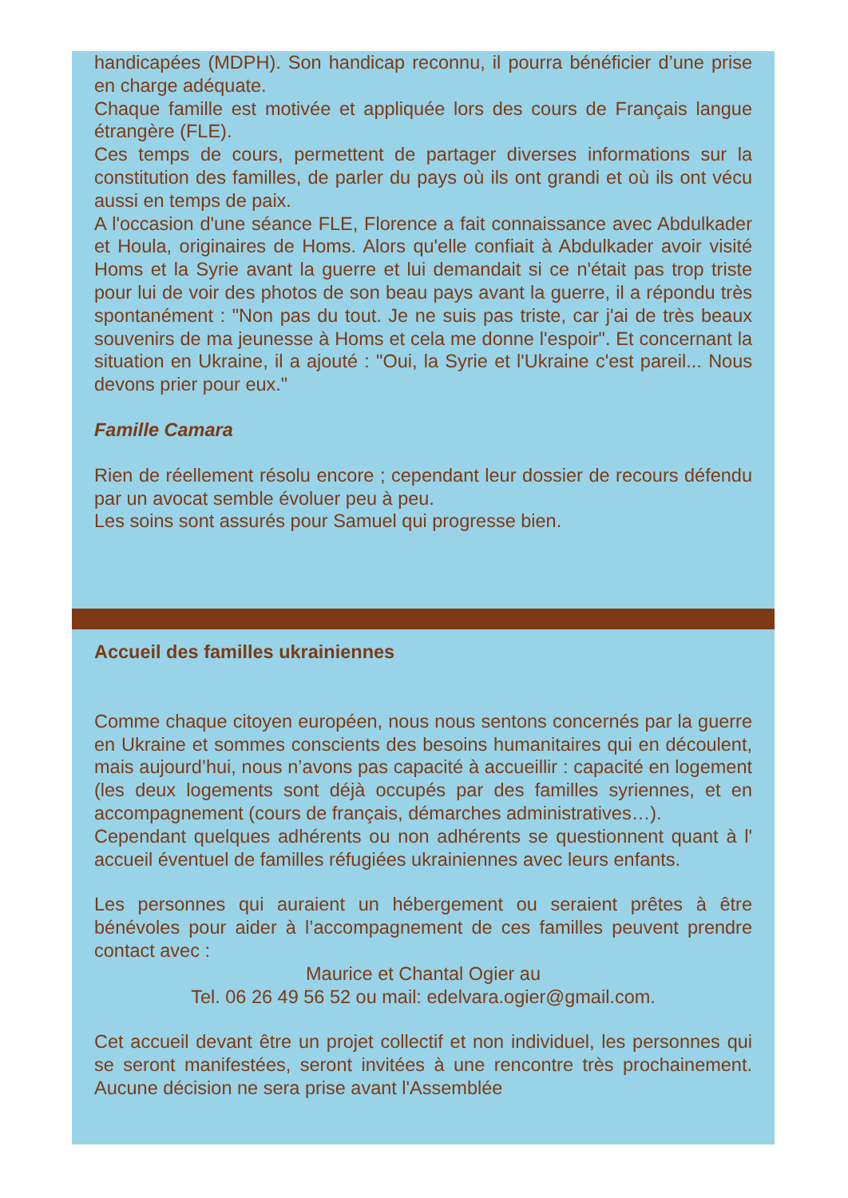handicapées (MDPH). Son handicap reconnu, il pourra bénéficier d’une prise en charge adéquate.
Chaque famille est motivée et appliquée lors des cours de Français langue étrangère (FLE).
Ces temps de cours, permettent de partager diverses informations sur la constitution des familles, de parler du pays où ils ont grandi et où ils ont vécu aussi en temps de paix.
A l'occasion d'une séance FLE, Florence a fait connaissance avec Abdulkader et Houla, originaires de Homs. Alors qu'elle confiait à Abdulkader avoir visité Homs et la Syrie avant la guerre et lui demandait si ce n'était pas trop triste pour lui de voir des photos de son beau pays avant la guerre, il a répondu très spontanément : "Non pas du tout. Je ne suis pas triste, car j'ai de très beaux souvenirs de ma jeunesse à Homs et cela me donne l'espoir". Et concernant la situation en Ukraine, il a ajouté : "Oui, la Syrie et l'Ukraine c'est pareil... Nous devons prier pour eux."
Famille Camara
Rien de réellement résolu encore ; cependant leur dossier de recours défendu par un avocat semble évoluer peu à peu.
Les soins sont assurés pour Samuel qui progresse bien.
Accueil des familles ukrainiennes
Comme chaque citoyen européen, nous nous sentons concernés par la guerre en Ukraine et sommes conscients des besoins humanitaires qui en découlent, mais aujourd’hui, nous n’avons pas capacité à accueillir : capacité en logement (les deux logements sont déjà occupés par des familles syriennes, et en accompagnement (cours de français, démarches administratives…).
Cependant quelques adhérents ou non adhérents se questionnent quant à l' accueil éventuel de familles réfugiées ukrainiennes avec leurs enfants.
Les personnes qui auraient un hébergement ou seraient prêtes à être bénévoles pour aider à l’accompagnement de ces familles peuvent prendre contact avec :
Maurice et Chantal Ogier au
Tel. 06 26 49 56 52 ou mail: edelvara.ogier@gmail.com.
Cet accueil devant être un projet collectif et non individuel, les personnes qui se seront manifestées, seront invitées à une rencontre très prochainement. Aucune décision ne sera prise avant l'Assemblée